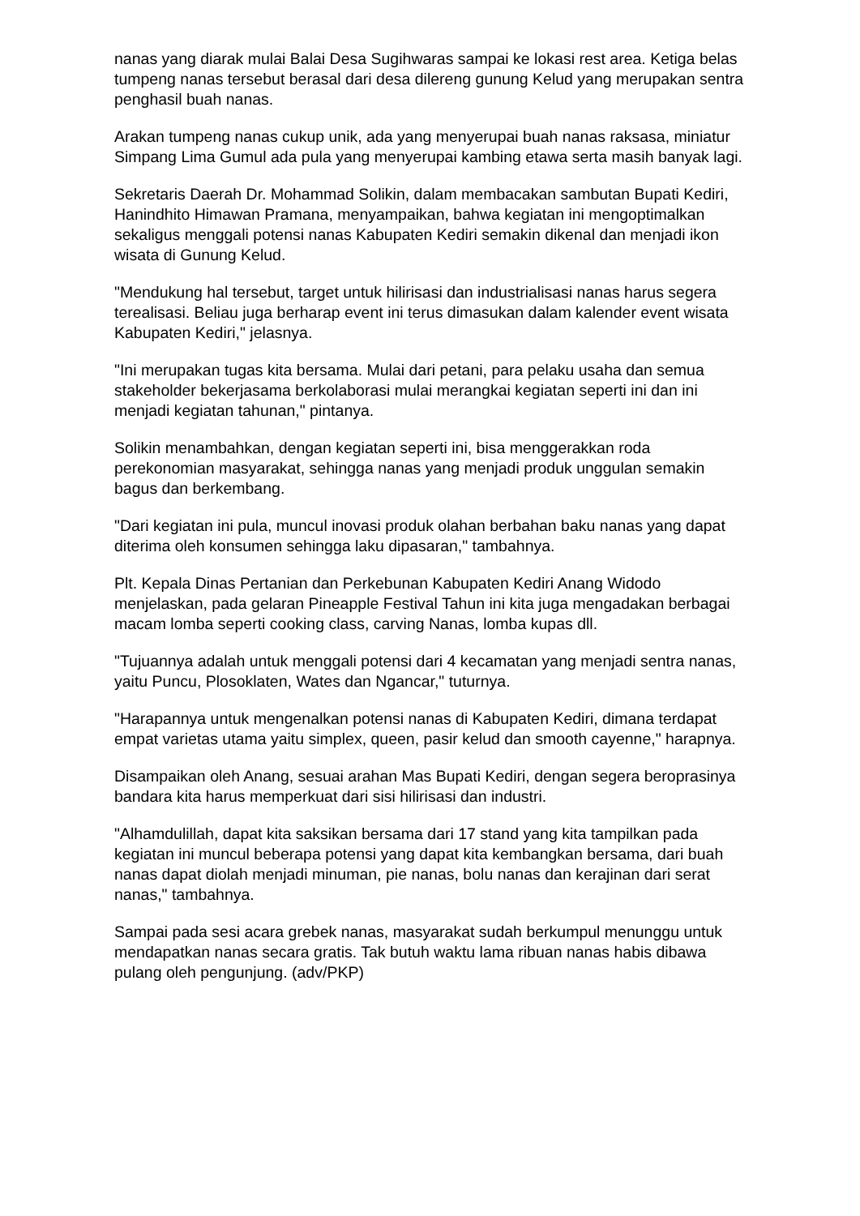nanas yang diarak mulai Balai Desa Sugihwaras sampai ke lokasi rest area. Ketiga belas tumpeng nanas tersebut berasal dari desa dilereng gunung Kelud yang merupakan sentra penghasil buah nanas.
Arakan tumpeng nanas cukup unik, ada yang menyerupai buah nanas raksasa, miniatur Simpang Lima Gumul ada pula yang menyerupai kambing etawa serta masih banyak lagi.
Sekretaris Daerah Dr. Mohammad Solikin, dalam membacakan sambutan Bupati Kediri, Hanindhito Himawan Pramana, menyampaikan, bahwa kegiatan ini mengoptimalkan sekaligus menggali potensi nanas Kabupaten Kediri semakin dikenal dan menjadi ikon wisata di Gunung Kelud.
"Mendukung hal tersebut, target untuk hilirisasi dan industrialisasi nanas harus segera terealisasi. Beliau juga berharap event ini terus dimasukan dalam kalender event wisata Kabupaten Kediri," jelasnya.
"Ini merupakan tugas kita bersama. Mulai dari petani, para pelaku usaha dan semua stakeholder bekerjasama berkolaborasi mulai merangkai kegiatan seperti ini dan ini menjadi kegiatan tahunan," pintanya.
Solikin menambahkan, dengan kegiatan seperti ini, bisa menggerakkan roda perekonomian masyarakat, sehingga nanas yang menjadi produk unggulan semakin bagus dan berkembang.
"Dari kegiatan ini pula, muncul inovasi produk olahan berbahan baku nanas yang dapat diterima oleh konsumen sehingga laku dipasaran," tambahnya.
Plt. Kepala Dinas Pertanian dan Perkebunan Kabupaten Kediri Anang Widodo menjelaskan, pada gelaran Pineapple Festival Tahun ini kita juga mengadakan berbagai macam lomba seperti cooking class, carving Nanas, lomba kupas dll.
"Tujuannya adalah untuk menggali potensi dari 4 kecamatan yang menjadi sentra nanas, yaitu Puncu, Plosoklaten, Wates dan Ngancar," tuturnya.
"Harapannya untuk mengenalkan potensi nanas di Kabupaten Kediri, dimana terdapat empat varietas utama yaitu simplex, queen, pasir kelud dan smooth cayenne," harapnya.
Disampaikan oleh Anang, sesuai arahan Mas Bupati Kediri, dengan segera beroprasinya bandara kita harus memperkuat dari sisi hilirisasi dan industri.
"Alhamdulillah, dapat kita saksikan bersama dari 17 stand yang kita tampilkan pada kegiatan ini muncul beberapa potensi yang dapat kita kembangkan bersama, dari buah nanas dapat diolah menjadi minuman, pie nanas, bolu nanas dan kerajinan dari serat nanas," tambahnya.
Sampai pada sesi acara grebek nanas, masyarakat sudah berkumpul menunggu untuk mendapatkan nanas secara gratis. Tak butuh waktu lama ribuan nanas habis dibawa pulang oleh pengunjung. (adv/PKP)